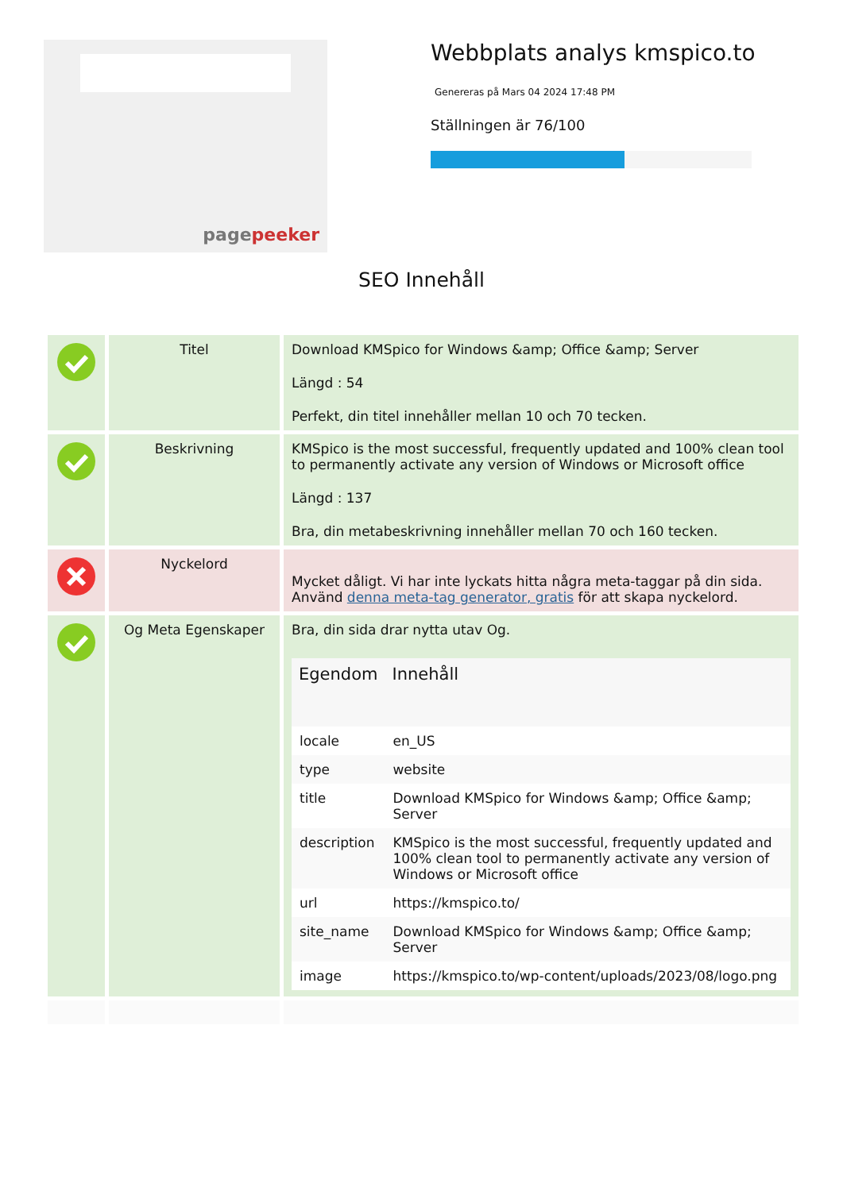pagepeeker
Webbplats analys kmspico.to
Genereras på Mars 04 2024 17:48 PM
Ställningen är 76/100
SEO Innehåll
| | Titel | Download KMSpico for Windows &amp; Office &amp; Server Längd : 54 Perfekt, din titel innehåller mellan 10 och 70 tecken. |
| | Beskrivning | KMSpico is the most successful, frequently updated and 100% clean tool to permanently activate any version of Windows or Microsoft office Längd : 137 Bra, din metabeskrivning innehåller mellan 70 och 160 tecken. |
| | Nyckelord | Mycket dåligt. Vi har inte lyckats hitta några meta-taggar på din sida. Använd denna meta-tag generator, gratis för att skapa nyckelord. |
| | Og Meta Egenskaper | Bra, din sida drar nytta utav Og. / Egendom / Innehåll / / --- / --- / / locale / en_US / / type / website / / title / Download KMSpico for Windows &amp; Office &amp; Server / / description / KMSpico is the most successful, frequently updated and 100% clean tool to permanently activate any version of Windows or Microsoft office / / url / https://kmspico.to/ / / site_name / Download KMSpico for Windows &amp; Office &amp; Server / / image / https://kmspico.to/wp-content/uploads/2023/08/logo.png / |